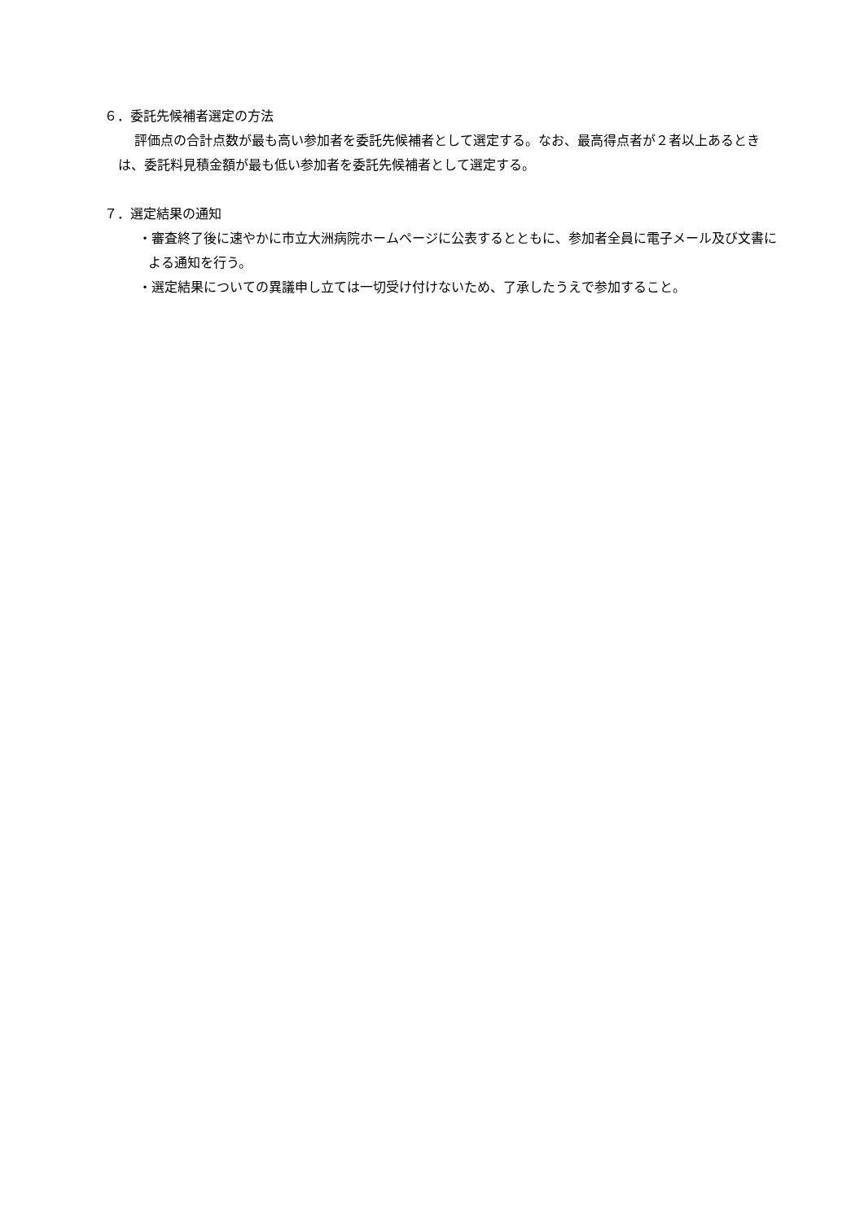６．委託先候補者選定の方法
評価点の合計点数が最も高い参加者を委託先候補者として選定する。なお、最高得点者が２者以上あるときは、委託料見積金額が最も低い参加者を委託先候補者として選定する。
７．選定結果の通知
・審査終了後に速やかに市立大洲病院ホームページに公表するとともに、参加者全員に電子メール及び文書による通知を行う。
・選定結果についての異議申し立ては一切受け付けないため、了承したうえで参加すること。